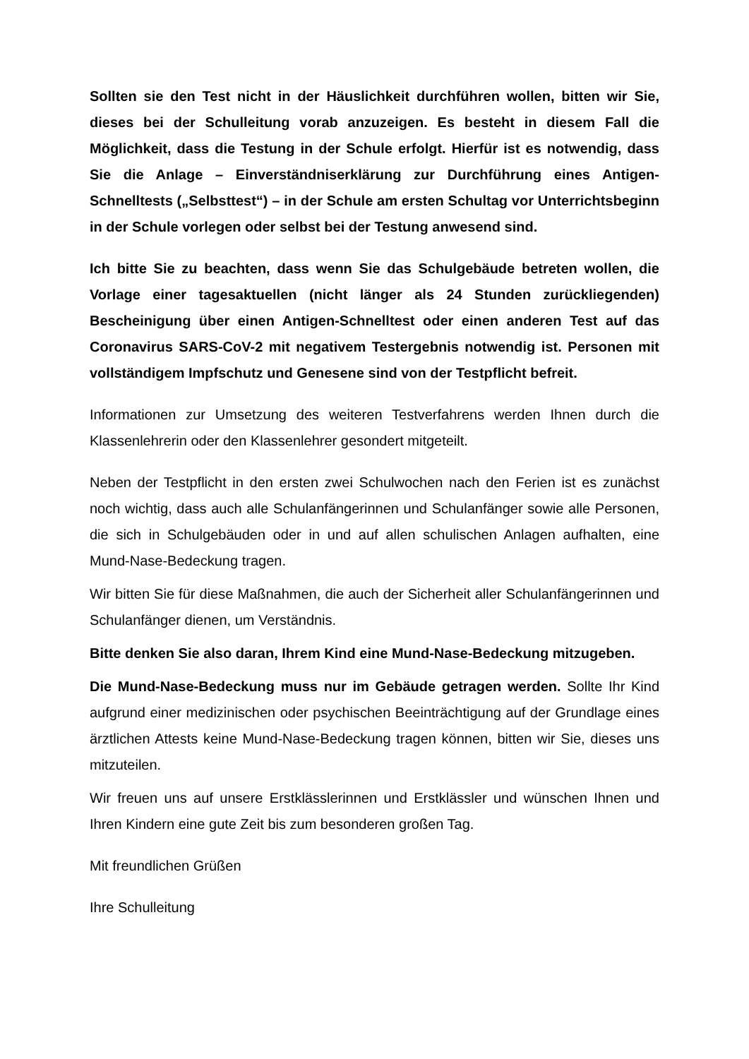Sollten sie den Test nicht in der Häuslichkeit durchführen wollen, bitten wir Sie, dieses bei der Schulleitung vorab anzuzeigen. Es besteht in diesem Fall die Möglichkeit, dass die Testung in der Schule erfolgt. Hierfür ist es notwendig, dass Sie die Anlage – Einverständniserklärung zur Durchführung eines Antigen-Schnelltests („Selbsttest“) – in der Schule am ersten Schultag vor Unterrichtsbeginn in der Schule vorlegen oder selbst bei der Testung anwesend sind.
Ich bitte Sie zu beachten, dass wenn Sie das Schulgebäude betreten wollen, die Vorlage einer tagesaktuellen (nicht länger als 24 Stunden zurückliegenden) Bescheinigung über einen Antigen-Schnelltest oder einen anderen Test auf das Coronavirus SARS-CoV-2 mit negativem Testergebnis notwendig ist. Personen mit vollständigem Impfschutz und Genesene sind von der Testpflicht befreit.
Informationen zur Umsetzung des weiteren Testverfahrens werden Ihnen durch die Klassenlehrerin oder den Klassenlehrer gesondert mitgeteilt.
Neben der Testpflicht in den ersten zwei Schulwochen nach den Ferien ist es zunächst noch wichtig, dass auch alle Schulanfängerinnen und Schulanfänger sowie alle Personen, die sich in Schulgebäuden oder in und auf allen schulischen Anlagen aufhalten, eine Mund-Nase-Bedeckung tragen.
Wir bitten Sie für diese Maßnahmen, die auch der Sicherheit aller Schulanfängerinnen und Schulanfänger dienen, um Verständnis.
Bitte denken Sie also daran, Ihrem Kind eine Mund-Nase-Bedeckung mitzugeben.
Die Mund-Nase-Bedeckung muss nur im Gebäude getragen werden. Sollte Ihr Kind aufgrund einer medizinischen oder psychischen Beeinträchtigung auf der Grundlage eines ärztlichen Attests keine Mund-Nase-Bedeckung tragen können, bitten wir Sie, dieses uns mitzuteilen.
Wir freuen uns auf unsere Erstklässlerinnen und Erstklässler und wünschen Ihnen und Ihren Kindern eine gute Zeit bis zum besonderen großen Tag.
Mit freundlichen Grüßen
Ihre Schulleitung